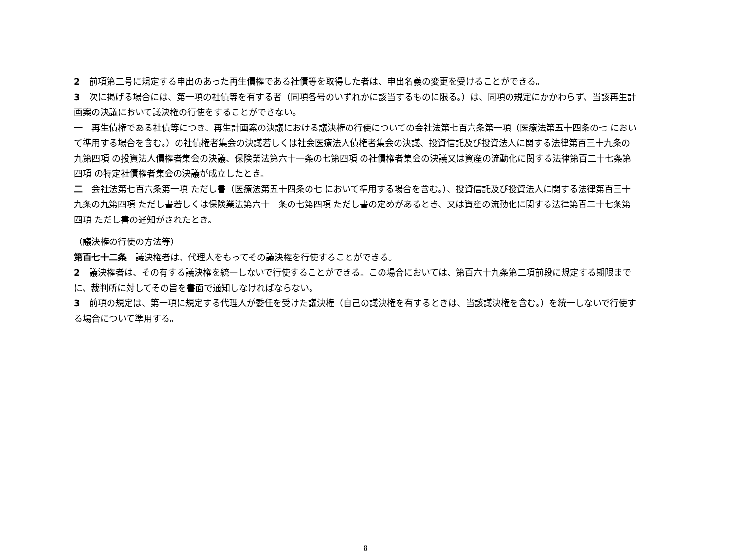2　前項第二号に規定する申出のあった再生債権である社債等を取得した者は、申出名義の変更を受けることができる。
3　次に掲げる場合には、第一項の社債等を有する者（同項各号のいずれかに該当するものに限る。）は、同項の規定にかかわらず、当該再生計画案の決議において議決権の行使をすることができない。
一　再生債権である社債等につき、再生計画案の決議における議決権の行使についての会社法第七百六条第一項（医療法第五十四条の七 において準用する場合を含む。）の社債権者集会の決議若しくは社会医療法人債権者集会の決議、投資信託及び投資法人に関する法律第百三十九条の九第四項 の投資法人債権者集会の決議、保険業法第六十一条の七第四項 の社債権者集会の決議又は資産の流動化に関する法律第百二十七条第四項 の特定社債権者集会の決議が成立したとき。
二　会社法第七百六条第一項 ただし書（医療法第五十四条の七 において準用する場合を含む。）、投資信託及び投資法人に関する法律第百三十九条の九第四項 ただし書若しくは保険業法第六十一条の七第四項 ただし書の定めがあるとき、又は資産の流動化に関する法律第百二十七条第四項 ただし書の通知がされたとき。
（議決権の行使の方法等）
第百七十二条　議決権者は、代理人をもってその議決権を行使することができる。
2　議決権者は、その有する議決権を統一しないで行使することができる。この場合においては、第百六十九条第二項前段に規定する期限までに、裁判所に対してその旨を書面で通知しなければならない。
3　前項の規定は、第一項に規定する代理人が委任を受けた議決権（自己の議決権を有するときは、当該議決権を含む。）を統一しないで行使する場合について準用する。
8